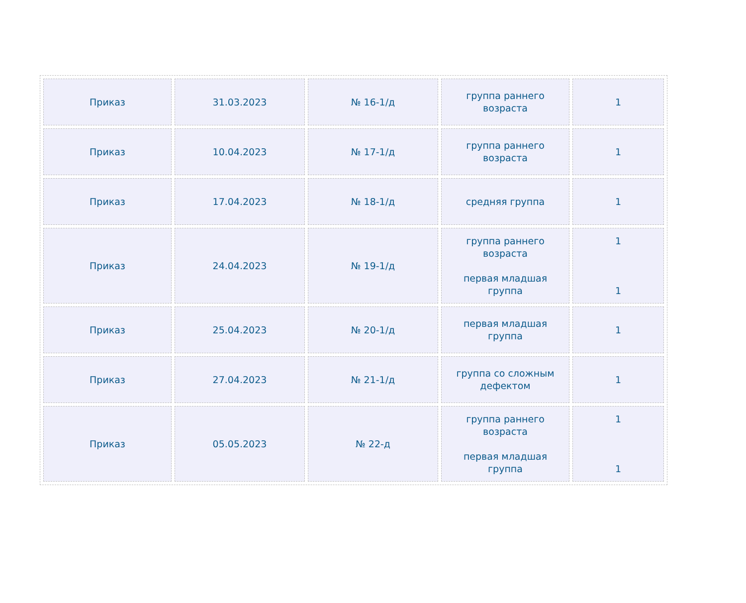| Приказ | 31.03.2023 | № 16-1/д | группа раннего возраста | 1 |
| Приказ | 10.04.2023 | № 17-1/д | группа раннего возраста | 1 |
| Приказ | 17.04.2023 | № 18-1/д | средняя группа | 1 |
| Приказ | 24.04.2023 | № 19-1/д | группа раннего возраста первая младшая группа | 1 1 |
| Приказ | 25.04.2023 | № 20-1/д | первая младшая группа | 1 |
| Приказ | 27.04.2023 | № 21-1/д | группа со сложным дефектом | 1 |
| Приказ | 05.05.2023 | № 22-д | группа раннего возраста первая младшая группа | 1 1 |